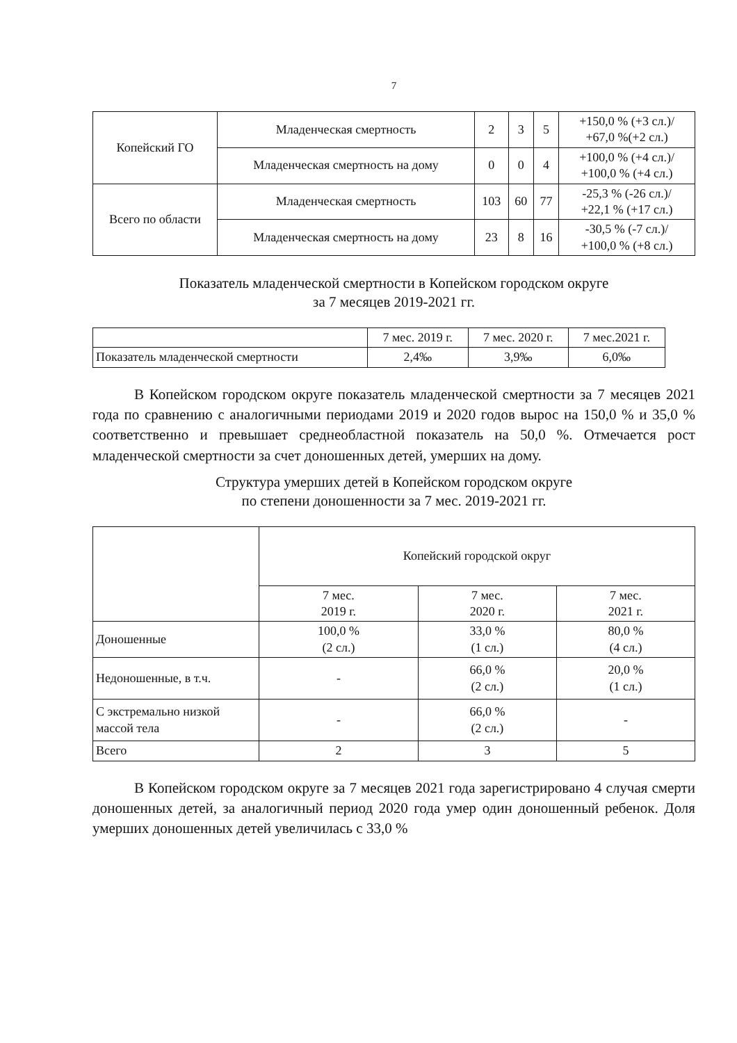7
| Копейский ГО | Младенческая смертность | 2 | 3 | 5 | +150,0 % (+3 сл.)/ +67,0 %(+2 сл.) |
| | Младенческая смертность на дому | 0 | 0 | 4 | +100,0 % (+4 сл.)/ +100,0 % (+4 сл.) |
| Всего по области | Младенческая смертность | 103 | 60 | 77 | -25,3 % (-26 сл.)/ +22,1 % (+17 сл.) |
| | Младенческая смертность на дому | 23 | 8 | 16 | -30,5 % (-7 сл.)/ +100,0 % (+8 сл.) |
Показатель младенческой смертности в Копейском городском округе
за 7 месяцев 2019-2021 гг.
| | 7 мес. 2019 г. | 7 мес. 2020 г. | 7 мес.2021 г. |
| --- | --- | --- | --- |
| Показатель младенческой смертности | 2,4‰ | 3,9‰ | 6,0‰ |
В Копейском городском округе показатель младенческой смертности за 7 месяцев 2021 года по сравнению с аналогичными периодами 2019 и 2020 годов вырос на 150,0 % и 35,0 % соответственно и превышает среднеобластной показатель на 50,0 %. Отмечается рост младенческой смертности за счет доношенных детей, умерших на дому.
Структура умерших детей в Копейском городском округе
по степени доношенности за 7 мес. 2019-2021 гг.
| | Копейский городской округ | | |
| | 7 мес. 2019 г. | 7 мес. 2020 г. | 7 мес. 2021 г. |
| Доношенные | 100,0 % (2 сл.) | 33,0 % (1 сл.) | 80,0 % (4 сл.) |
| Недоношенные, в т.ч. | - | 66,0 % (2 сл.) | 20,0 % (1 сл.) |
| С экстремально низкой массой тела | - | 66,0 % (2 сл.) | - |
| Всего | 2 | 3 | 5 |
В Копейском городском округе за 7 месяцев 2021 года зарегистрировано 4 случая смерти доношенных детей, за аналогичный период 2020 года умер один доношенный ребенок. Доля умерших доношенных детей увеличилась с 33,0 %